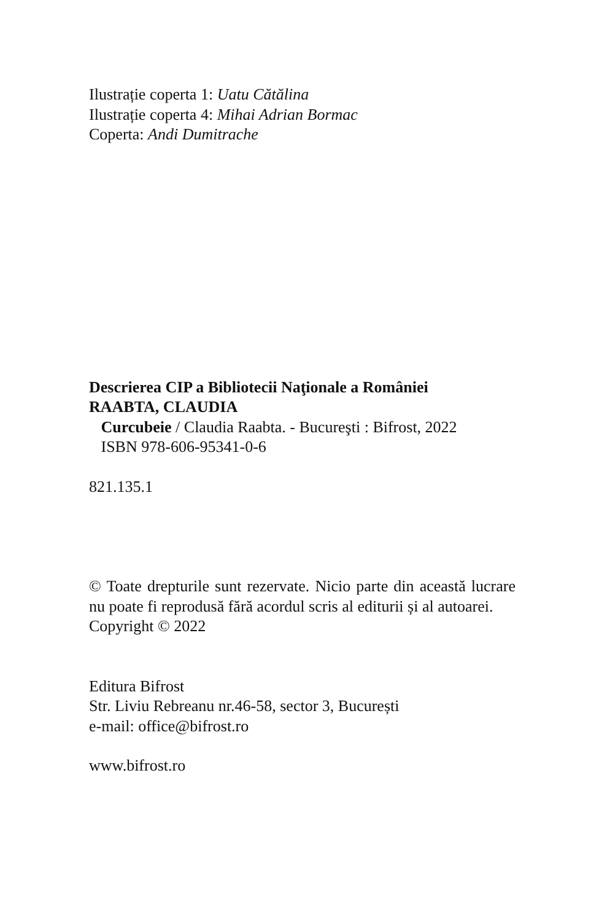Ilustrație coperta 1: Uatu Cătălina
Ilustrație coperta 4: Mihai Adrian Bormac
Coperta: Andi Dumitrache
Descrierea CIP a Bibliotecii Naţionale a României
RAABTA, CLAUDIA
Curcubeie / Claudia Raabta. - Bucureşti : Bifrost, 2022
ISBN 978-606-95341-0-6
821.135.1
© Toate drepturile sunt rezervate. Nicio parte din această lucrare nu poate fi reprodusă fără acordul scris al editurii și al autoarei.
Copyright © 2022
Editura Bifrost
Str. Liviu Rebreanu nr.46-58, sector 3, București
e-mail: office@bifrost.ro
www.bifrost.ro